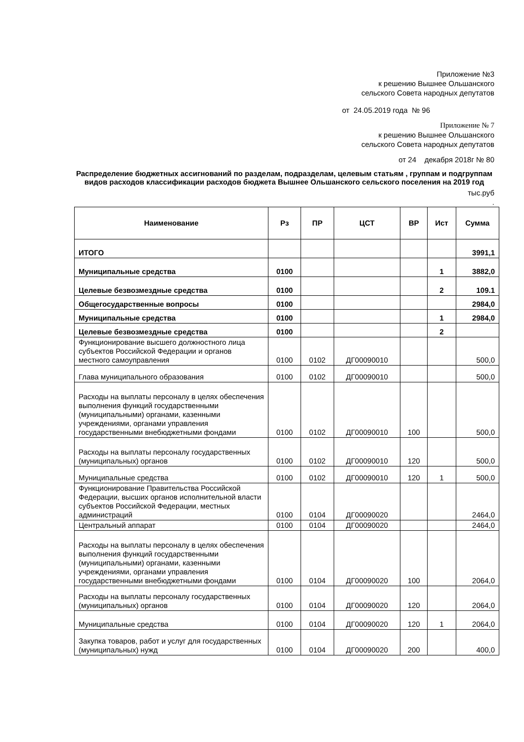Приложение №3
к решению Вышнее Ольшанского
сельского Совета народных депутатов
от 24.05.2019 года № 96
Приложение № 7
к решению Вышнее Ольшанского
сельского Совета народных депутатов
от 24 декабря 2018г № 80
Распределение бюджетных ассигнований по разделам, подразделам, целевым статьям , группам и подгруппам видов расходов классификации расходов бюджета Вышнее Ольшанского сельского поселения на 2019 год
тыс.руб
.
| Наименование | Рз | ПР | ЦСТ | ВР | Ист | Сумма |
| --- | --- | --- | --- | --- | --- | --- |
| ИТОГО | | | | | | 3991,1 |
| Муниципальные средства | 0100 | | | | 1 | 3882,0 |
| Целевые безвозмездные средства | 0100 | | | | 2 | 109.1 |
| Общегосударственные вопросы | 0100 | | | | | 2984,0 |
| Муниципальные средства | 0100 | | | | 1 | 2984,0 |
| Целевые безвозмездные средства | 0100 | | | | 2 | |
| Функционирование высшего должностного лица субъектов Российской Федерации и органов местного самоуправления | 0100 | 0102 | ДГ00090010 | | | 500,0 |
| Глава муниципального образования | 0100 | 0102 | ДГ00090010 | | | 500,0 |
| Расходы на выплаты персоналу в целях обеспечения выполнения функций государственными (муниципальными) органами, казенными учреждениями, органами управления государственными внебюджетными фондами | 0100 | 0102 | ДГ00090010 | 100 | | 500,0 |
| Расходы на выплаты персоналу государственных (муниципальных) органов | 0100 | 0102 | ДГ00090010 | 120 | | 500,0 |
| Муниципальные средства | 0100 | 0102 | ДГ00090010 | 120 | 1 | 500,0 |
| Функционирование Правительства Российской Федерации, высших органов исполнительной власти субъектов Российской Федерации, местных администраций | 0100 | 0104 | ДГ00090020 | | | 2464,0 |
| Центральный аппарат | 0100 | 0104 | ДГ00090020 | | | 2464,0 |
| Расходы на выплаты персоналу в целях обеспечения выполнения функций государственными (муниципальными) органами, казенными учреждениями, органами управления государственными внебюджетными фондами | 0100 | 0104 | ДГ00090020 | 100 | | 2064,0 |
| Расходы на выплаты персоналу государственных (муниципальных) органов | 0100 | 0104 | ДГ00090020 | 120 | | 2064,0 |
| Муниципальные средства | 0100 | 0104 | ДГ00090020 | 120 | 1 | 2064,0 |
| Закупка товаров, работ и услуг для государственных (муниципальных) нужд | 0100 | 0104 | ДГ00090020 | 200 | | 400,0 |